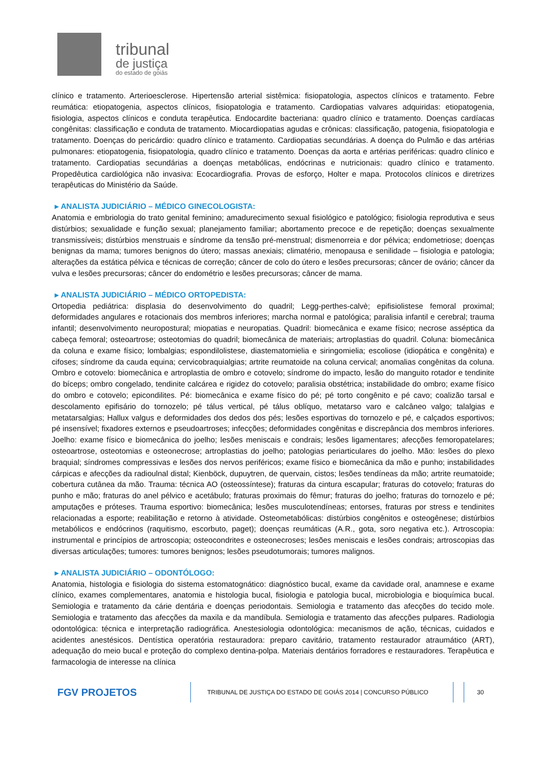tribunal
de justiça
do estado de goiás
clínico e tratamento. Arterioesclerose. Hipertensão arterial sistêmica: fisiopatologia, aspectos clínicos e tratamento. Febre reumática: etiopatogenia, aspectos clínicos, fisiopatologia e tratamento. Cardiopatias valvares adquiridas: etiopatogenia, fisiologia, aspectos clínicos e conduta terapêutica. Endocardite bacteriana: quadro clínico e tratamento. Doenças cardíacas congênitas: classificação e conduta de tratamento. Miocardiopatias agudas e crônicas: classificação, patogenia, fisiopatologia e tratamento. Doenças do pericárdio: quadro clínico e tratamento. Cardiopatias secundárias. A doença do Pulmão e das artérias pulmonares: etiopatogenia, fisiopatologia, quadro clínico e tratamento. Doenças da aorta e artérias periféricas: quadro clínico e tratamento. Cardiopatias secundárias a doenças metabólicas, endócrinas e nutricionais: quadro clínico e tratamento. Propedêutica cardiológica não invasiva: Ecocardiografia. Provas de esforço, Holter e mapa. Protocolos clínicos e diretrizes terapêuticas do Ministério da Saúde.
▸ ANALISTA JUDICIÁRIO – MÉDICO GINECOLOGISTA:
Anatomia e embriologia do trato genital feminino; amadurecimento sexual fisiológico e patológico; fisiologia reprodutiva e seus distúrbios; sexualidade e função sexual; planejamento familiar; abortamento precoce e de repetição; doenças sexualmente transmissíveis; distúrbios menstruais e síndrome da tensão pré-menstrual; dismenorreia e dor pélvica; endometriose; doenças benignas da mama; tumores benignos do útero; massas anexiais; climatério, menopausa e senilidade – fisiologia e patologia; alterações da estática pélvica e técnicas de correção; câncer de colo do útero e lesões precursoras; câncer de ovário; câncer da vulva e lesões precursoras; câncer do endométrio e lesões precursoras; câncer de mama.
▸ ANALISTA JUDICIÁRIO – MÉDICO ORTOPEDISTA:
Ortopedia pediátrica: displasia do desenvolvimento do quadril; Legg-perthes-calvè; epifisiolistese femoral proximal; deformidades angulares e rotacionais dos membros inferiores; marcha normal e patológica; paralisia infantil e cerebral; trauma infantil; desenvolvimento neuropostural; miopatias e neuropatias. Quadril: biomecânica e exame físico; necrose asséptica da cabeça femoral; osteoartrose; osteotomias do quadril; biomecânica de materiais; artroplastias do quadril. Coluna: biomecânica da coluna e exame físico; lombalgias; espondilolistese, diastematomielia e siringomielia; escoliose (idiopática e congênita) e cifoses; síndrome da cauda equina; cervicobraquialgias; artrite reumatoide na coluna cervical; anomalias congênitas da coluna. Ombro e cotovelo: biomecânica e artroplastia de ombro e cotovelo; síndrome do impacto, lesão do manguito rotador e tendinite do bíceps; ombro congelado, tendinite calcárea e rigidez do cotovelo; paralisia obstétrica; instabilidade do ombro; exame físico do ombro e cotovelo; epicondilites. Pé: biomecânica e exame físico do pé; pé torto congênito e pé cavo; coalizão tarsal e descolamento epifisário do tornozelo; pé tálus vertical, pé tálus oblíquo, metatarso varo e calcâneo valgo; talalgias e metatarsalgias; Hallux valgus e deformidades dos dedos dos pés; lesões esportivas do tornozelo e pé, e calçados esportivos; pé insensível; fixadores externos e pseudoartroses; infecções; deformidades congênitas e discrepância dos membros inferiores. Joelho: exame físico e biomecânica do joelho; lesões meniscais e condrais; lesões ligamentares; afecções femoropatelares; osteoartrose, osteotomias e osteonecrose; artroplastias do joelho; patologias periarticulares do joelho. Mão: lesões do plexo braquial; síndromes compressivas e lesões dos nervos periféricos; exame físico e biomecânica da mão e punho; instabilidades cárpicas e afecções da radioulnal distal; Kienböck, dupuytren, de quervain, cistos; lesões tendíneas da mão; artrite reumatoide; cobertura cutânea da mão. Trauma: técnica AO (osteossíntese); fraturas da cintura escapular; fraturas do cotovelo; fraturas do punho e mão; fraturas do anel pélvico e acetábulo; fraturas proximais do fêmur; fraturas do joelho; fraturas do tornozelo e pé; amputações e próteses. Trauma esportivo: biomecânica; lesões musculotendíneas; entorses, fraturas por stress e tendinites relacionadas a esporte; reabilitação e retorno à atividade. Osteometabólicas: distúrbios congênitos e osteogênese; distúrbios metabólicos e endócrinos (raquitismo, escorbuto, paget); doenças reumáticas (A.R., gota, soro negativa etc.). Artroscopia: instrumental e princípios de artroscopia; osteocondrites e osteonecroses; lesões meniscais e lesões condrais; artroscopias das diversas articulações; tumores: tumores benignos; lesões pseudotumorais; tumores malignos.
▸ ANALISTA JUDICIÁRIO – ODONTÓLOGO:
Anatomia, histologia e fisiologia do sistema estomatognático: diagnóstico bucal, exame da cavidade oral, anamnese e exame clínico, exames complementares, anatomia e histologia bucal, fisiologia e patologia bucal, microbiologia e bioquímica bucal. Semiologia e tratamento da cárie dentária e doenças periodontais. Semiologia e tratamento das afecções do tecido mole. Semiologia e tratamento das afecções da maxila e da mandíbula. Semiologia e tratamento das afecções pulpares. Radiologia odontológica: técnica e interpretação radiográfica. Anestesiologia odontológica: mecanismos de ação, técnicas, cuidados e acidentes anestésicos. Dentística operatória restauradora: preparo cavitário, tratamento restaurador atraumático (ART), adequação do meio bucal e proteção do complexo dentina-polpa. Materiais dentários forradores e restauradores. Terapêutica e farmacologia de interesse na clínica
FGV PROJETOS
TRIBUNAL DE JUSTIÇA DO ESTADO DE GOIÁS 2014 | CONCURSO PÚBLICO
30